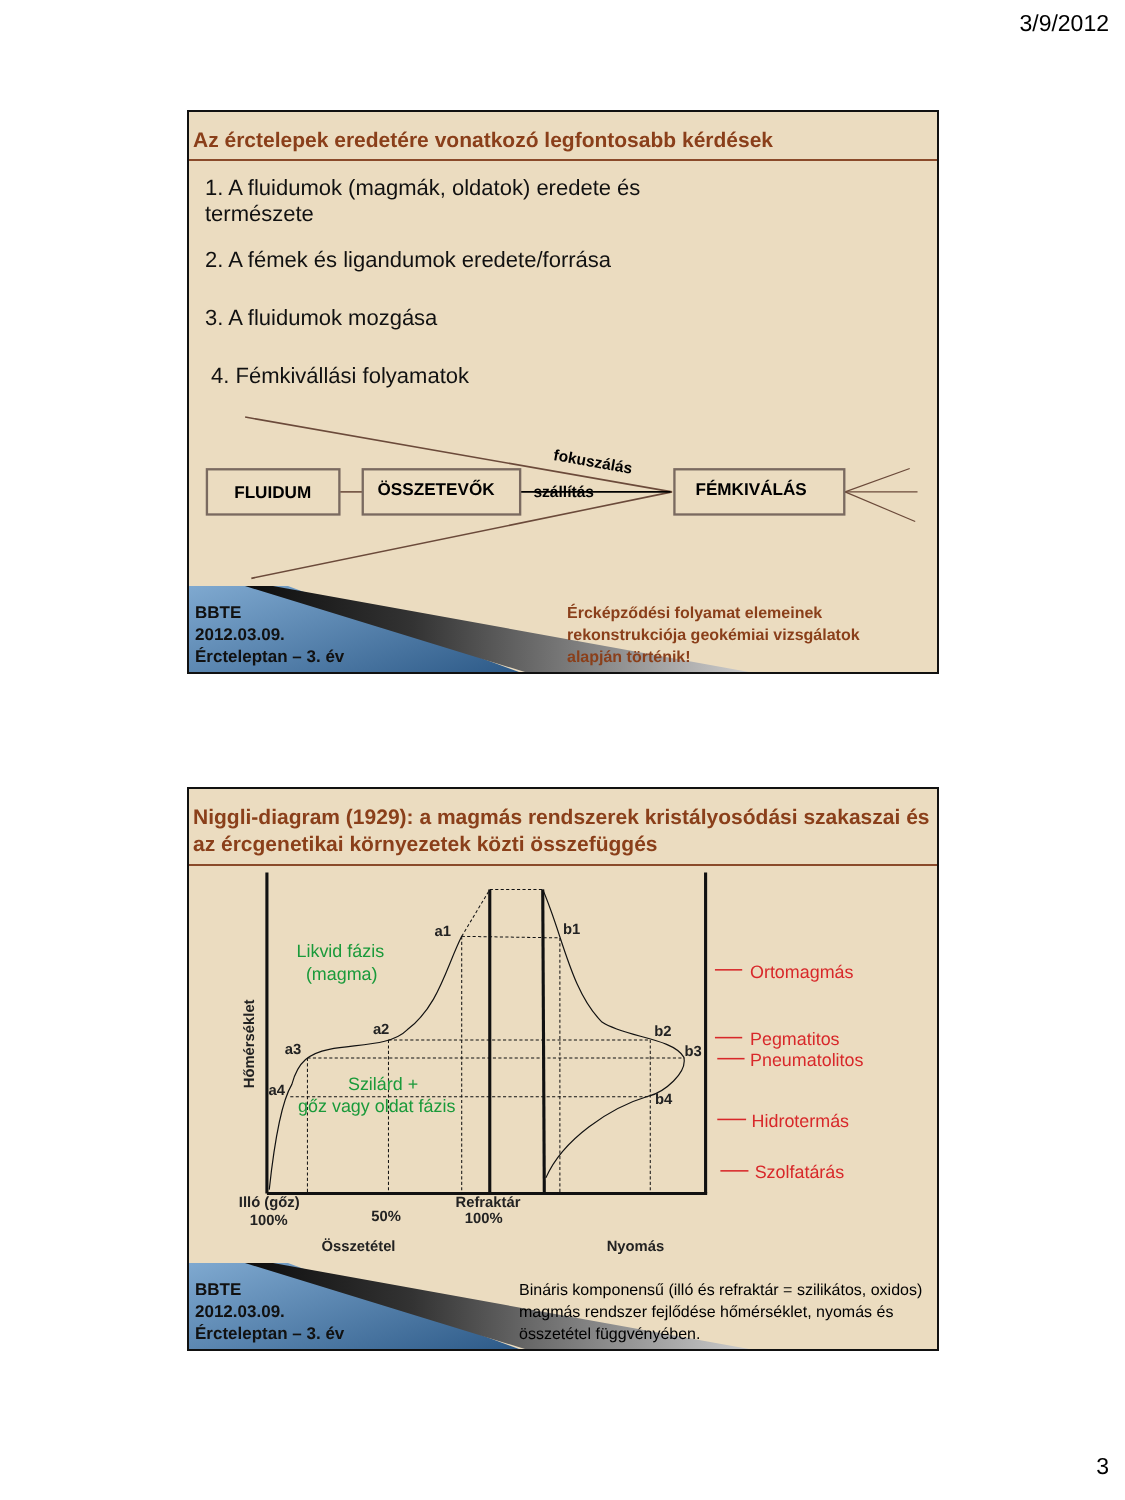3/9/2012
Az érctelepek eredetére vonatkozó legfontosabb kérdések
1. A fluidumok (magmák, oldatok) eredete és
természete
2. A fémek és ligandumok eredete/forrása
3. A fluidumok mozgása
4. Fémkivállási folyamatok
FLUIDUM
ÖSSZETEVŐK
FÉMKIVÁLÁS
szállítás
fokuszálás
BBTE
2012.03.09.
Ércteleptan – 3. év
Érc­képződési folyamat elemeinek rekonstrukciója geokémiai vizsgálatok alapján történik!
Niggli-diagram (1929): a magmás rendszerek kristályosódási szakaszai és az ércgenetikai környezetek közti összefüggés
a1
b1
a2
b2
a3
b3
a4
b4
Illó (gőz)
100%
50%
Refraktár
100%
Összetétel
Nyomás
Hőmérséklet
Likvid fázis
(magma)
Szilárd +
gőz vagy oldat fázis
Ortomagmás
Pegmatitos
Pneumatolitos
Hidrotermás
Szolfatárás
BBTE
2012.03.09.
Ércteleptan – 3. év
Bináris komponensű (illó és refraktár = szilikátos, oxidos) magmás rendszer fejlődése hőmérséklet, nyomás és összetétel függvényében.
3